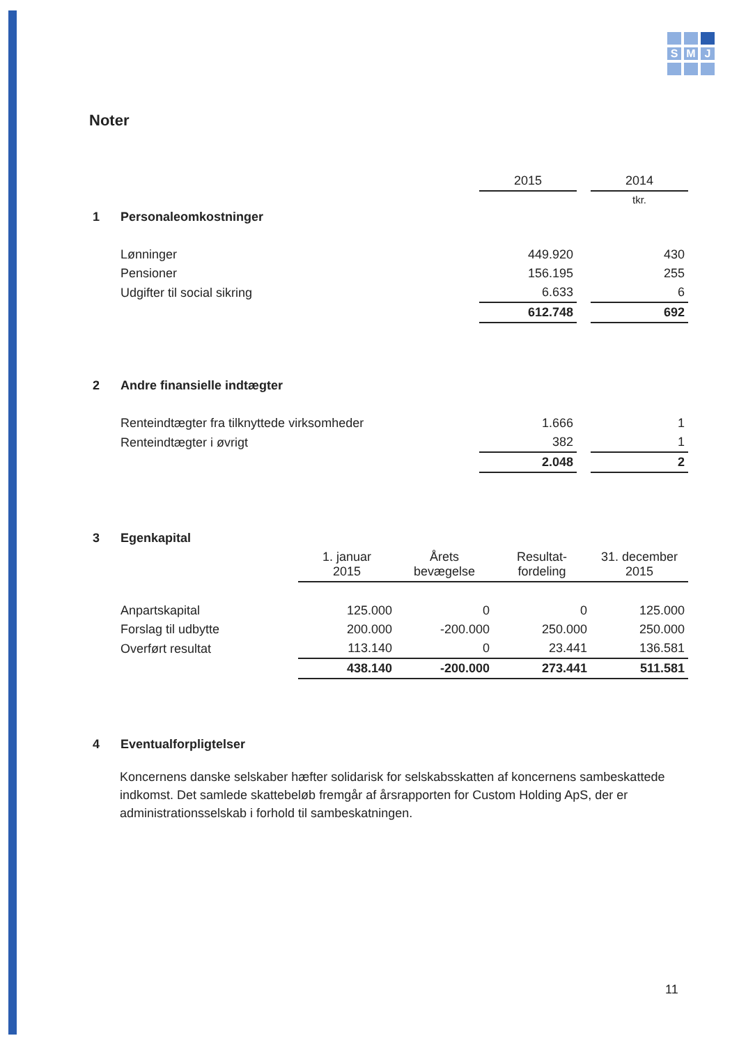S
M
J
Noter
| | | 2015 | | 2014 |
| | | | | tkr. |
| 1 | Personaleomkostninger | | | |
| | Lønninger | 449.920 | | 430 |
| | Pensioner | 156.195 | | 255 |
| | Udgifter til social sikring | 6.633 | | 6 |
| | | 612.748 | | 692 |
| 2 | Andre finansielle indtægter | | | |
| | Renteindtægter fra tilknyttede virksomheder | 1.666 | | 1 |
| | Renteindtægter i øvrigt | 382 | | 1 |
| | | 2.048 | | 2 |
| 3 | Egenkapital | | | | |
| | | 1. januar 2015 | Årets bevægelse | Resultat- fordeling | 31. december 2015 |
| | Anpartskapital | 125.000 | 0 | 0 | 125.000 |
| | Forslag til udbytte | 200.000 | -200.000 | 250.000 | 250.000 |
| | Overført resultat | 113.140 | 0 | 23.441 | 136.581 |
| | | 438.140 | -200.000 | 273.441 | 511.581 |
| 4 | Eventualforpligtelser |
Koncernens danske selskaber hæfter solidarisk for selskabsskatten af koncernens sambeskattede indkomst. Det samlede skattebeløb fremgår af årsrapporten for Custom Holding ApS, der er administrationsselskab i forhold til sambeskatningen.
11